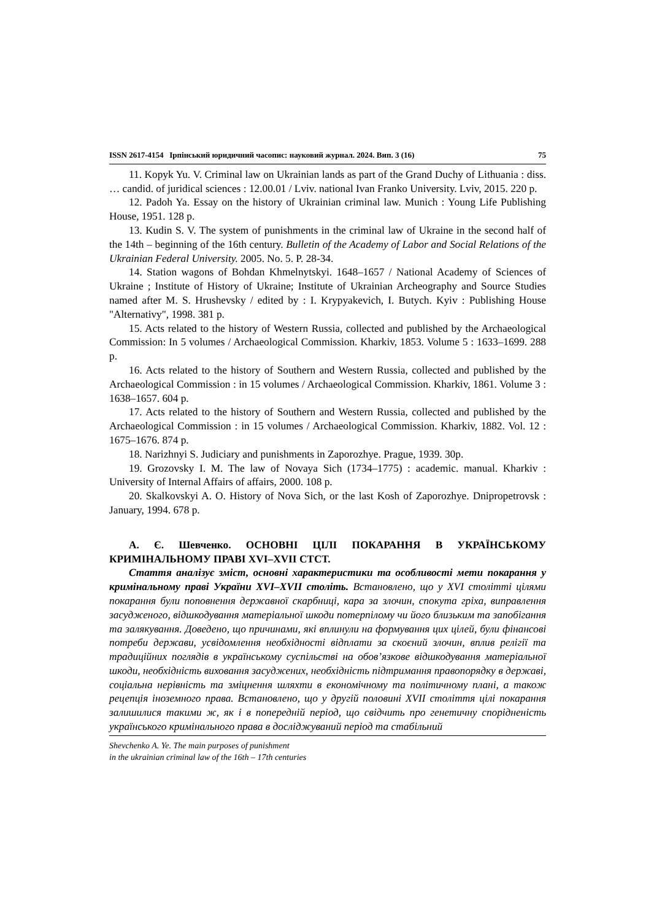ISSN 2617-4154 Ірпінський юридичний часопис: науковий журнал. 2024. Вип. 3 (16) 75
11. Kopyk Yu. V. Criminal law on Ukrainian lands as part of the Grand Duchy of Lithuania : diss. … candid. of juridical sciences : 12.00.01 / Lviv. national Ivan Franko University. Lviv, 2015. 220 p.
12. Padoh Ya. Essay on the history of Ukrainian criminal law. Munich : Young Life Publishing House, 1951. 128 p.
13. Kudin S. V. The system of punishments in the criminal law of Ukraine in the second half of the 14th – beginning of the 16th century. Bulletin of the Academy of Labor and Social Relations of the Ukrainian Federal University. 2005. No. 5. P. 28-34.
14. Station wagons of Bohdan Khmelnytskyi. 1648–1657 / National Academy of Sciences of Ukraine ; Institute of History of Ukraine; Institute of Ukrainian Archeography and Source Studies named after M. S. Hrushevsky / edited by : I. Krypyakevich, I. Butych. Kyiv : Publishing House "Alternativy", 1998. 381 p.
15. Acts related to the history of Western Russia, collected and published by the Archaeological Commission: In 5 volumes / Archaeological Commission. Kharkiv, 1853. Volume 5 : 1633–1699. 288 p.
16. Acts related to the history of Southern and Western Russia, collected and published by the Archaeological Commission : in 15 volumes / Archaeological Commission. Kharkiv, 1861. Volume 3 : 1638–1657. 604 p.
17. Acts related to the history of Southern and Western Russia, collected and published by the Archaeological Commission : in 15 volumes / Archaeological Commission. Kharkiv, 1882. Vol. 12 : 1675–1676. 874 p.
18. Narizhnyi S. Judiciary and punishments in Zaporozhye. Prague, 1939. 30p.
19. Grozovsky I. M. The law of Novaya Sich (1734–1775) : academic. manual. Kharkiv : University of Internal Affairs of affairs, 2000. 108 p.
20. Skalkovskyi A. O. History of Nova Sich, or the last Kosh of Zaporozhye. Dnipropetrovsk : January, 1994. 678 p.
А. Є. Шевченко. ОСНОВНІ ЦІЛІ ПОКАРАННЯ В УКРАЇНСЬКОМУ КРИМІНАЛЬНОМУ ПРАВІ XVI–XVII СТСТ.
Стаття аналізує зміст, основні характеристики та особливості мети покарання у кримінальному праві України XVI–XVII століть. Встановлено, що у XVI столітті цілями покарання були поповнення державної скарбниці, кара за злочин, спокута гріха, виправлення засудженого, відшкодування матеріальної шкоди потерпілому чи його близьким та запобігання та залякування. Доведено, що причинами, які вплинули на формування цих цілей, були фінансові потреби держави, усвідомлення необхідності відплати за скоєний злочин, вплив релігії та традиційних поглядів в українському суспільстві на обов’язкове відшкодування матеріальної шкоди, необхідність виховання засуджених, необхідність підтримання правопорядку в державі, соціальна нерівність та зміцнення шляхти в економічному та політичному плані, а також рецепція іноземного права. Встановлено, що у другій половині XVII століття цілі покарання залишилися такими ж, як і в попередній період, що свідчить про генетичну спорідненість українського кримінального права в досліджуваний період та стабільний
Shevchenko A. Ye. The main purposes of punishment
in the ukrainian criminal law of the 16th – 17th centuries